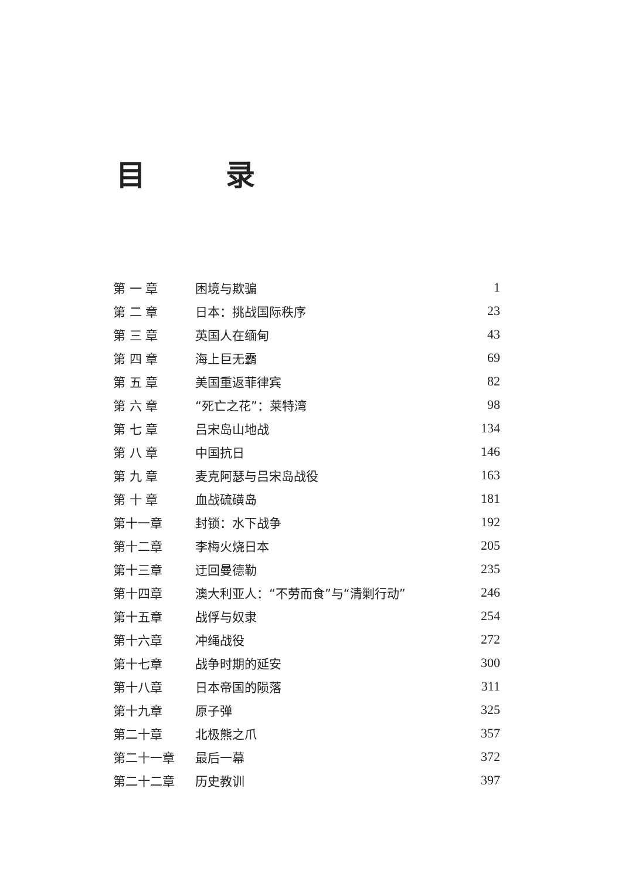目 录
| 第 一 章 | 困境与欺骗 | 1 |
| 第 二 章 | 日本：挑战国际秩序 | 23 |
| 第 三 章 | 英国人在缅甸 | 43 |
| 第 四 章 | 海上巨无霸 | 69 |
| 第 五 章 | 美国重返菲律宾 | 82 |
| 第 六 章 | “死亡之花”：莱特湾 | 98 |
| 第 七 章 | 吕宋岛山地战 | 134 |
| 第 八 章 | 中国抗日 | 146 |
| 第 九 章 | 麦克阿瑟与吕宋岛战役 | 163 |
| 第 十 章 | 血战硫磺岛 | 181 |
| 第十一章 | 封锁：水下战争 | 192 |
| 第十二章 | 李梅火烧日本 | 205 |
| 第十三章 | 迂回曼德勒 | 235 |
| 第十四章 | 澳大利亚人：“不劳而食”与“清剿行动” | 246 |
| 第十五章 | 战俘与奴隶 | 254 |
| 第十六章 | 冲绳战役 | 272 |
| 第十七章 | 战争时期的延安 | 300 |
| 第十八章 | 日本帝国的陨落 | 311 |
| 第十九章 | 原子弹 | 325 |
| 第二十章 | 北极熊之爪 | 357 |
| 第二十一章 | 最后一幕 | 372 |
| 第二十二章 | 历史教训 | 397 |